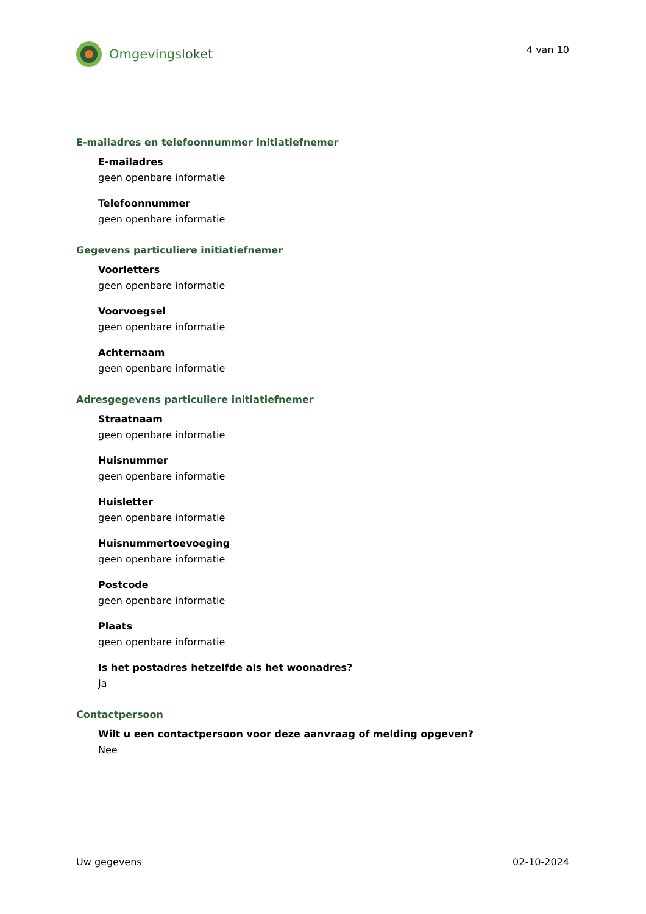Omgevingsloket
4 van 10
E-mailadres en telefoonnummer initiatiefnemer
E-mailadres
geen openbare informatie
Telefoonnummer
geen openbare informatie
Gegevens particuliere initiatiefnemer
Voorletters
geen openbare informatie
Voorvoegsel
geen openbare informatie
Achternaam
geen openbare informatie
Adresgegevens particuliere initiatiefnemer
Straatnaam
geen openbare informatie
Huisnummer
geen openbare informatie
Huisletter
geen openbare informatie
Huisnummertoevoeging
geen openbare informatie
Postcode
geen openbare informatie
Plaats
geen openbare informatie
Is het postadres hetzelfde als het woonadres?
Ja
Contactpersoon
Wilt u een contactpersoon voor deze aanvraag of melding opgeven?
Nee
Uw gegevens 02-10-2024